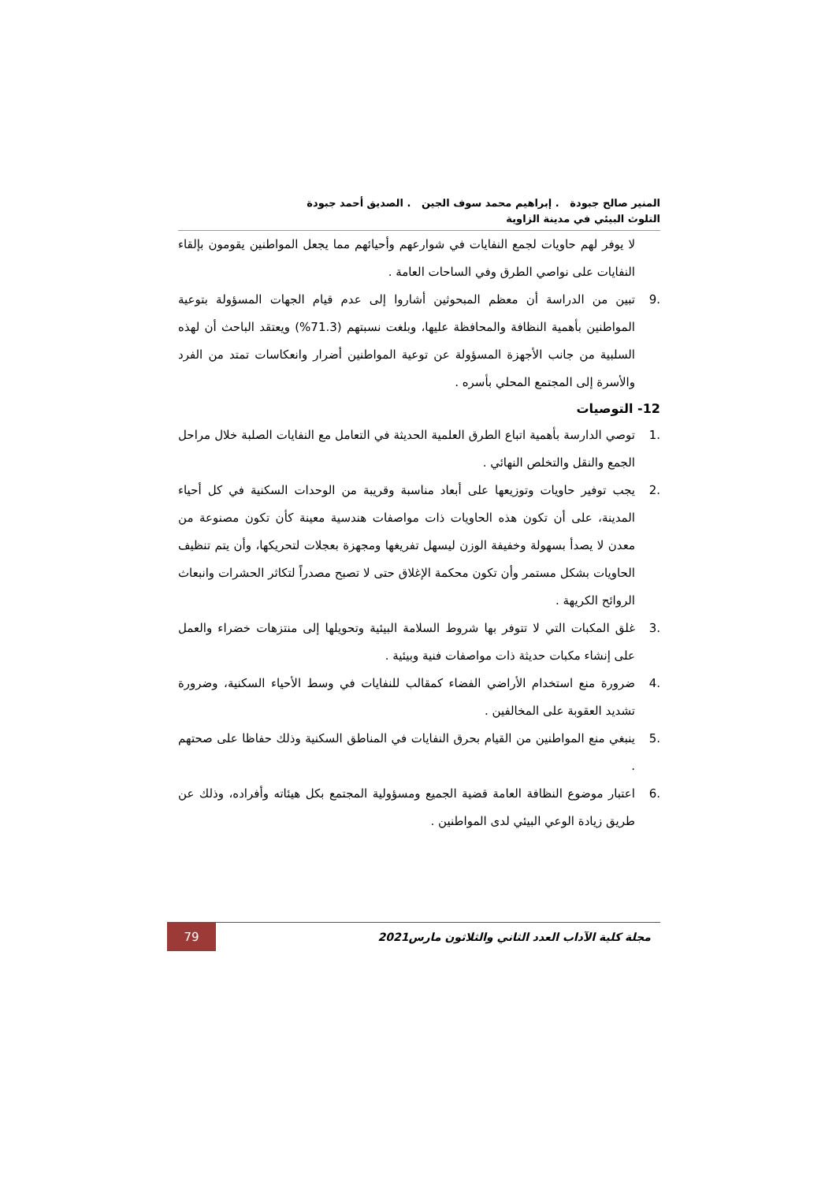المنير صالح جبودة . إبراهيم محمد سوف الجين . الصديق أحمد جبودة
التلوث البيئي في مدينة الزاوية
لا يوفر لهم حاويات لجمع النفايات في شوارعهم وأحيائهم مما يجعل المواطنين يقومون بإلقاء النفايات على نواصي الطرق وفي الساحات العامة .
.9 تبين من الدراسة أن معظم المبحوثين أشاروا إلى عدم قيام الجهات المسؤولة بتوعية المواطنين بأهمية النظافة والمحافظة عليها، وبلغت نسبتهم (71.3%) ويعتقد الباحث أن لهذه السلبية من جانب الأجهزة المسؤولة عن توعية المواطنين أضرار وانعكاسات تمتد من الفرد والأسرة إلى المجتمع المحلي بأسره .
12- التوصيات
.1 توصي الدارسة بأهمية اتباع الطرق العلمية الحديثة في التعامل مع النفايات الصلبة خلال مراحل الجمع والنقل والتخلص النهائي .
.2 يجب توفير حاويات وتوزيعها على أبعاد مناسبة وقريبة من الوحدات السكنية في كل أحياء المدينة، على أن تكون هذه الحاويات ذات مواصفات هندسية معينة كأن تكون مصنوعة من معدن لا يصدأ بسهولة وخفيفة الوزن ليسهل تفريغها ومجهزة بعجلات لتحريكها، وأن يتم تنظيف الحاويات بشكل مستمر وأن تكون محكمة الإغلاق حتى لا تصبح مصدراً لتكاثر الحشرات وانبعاث الروائح الكريهة .
.3 غلق المكبات التي لا تتوفر بها شروط السلامة البيئية وتحويلها إلى منتزهات خضراء والعمل على إنشاء مكبات حديثة ذات مواصفات فنية وبيئية .
.4 ضرورة منع استخدام الأراضي الفضاء كمقالب للنفايات في وسط الأحياء السكنية، وضرورة تشديد العقوبة على المخالفين .
.5 ينبغي منع المواطنين من القيام بحرق النفايات في المناطق السكنية وذلك حفاظا على صحتهم .
.6 اعتبار موضوع النظافة العامة قضية الجميع ومسؤولية المجتمع بكل هيئاته وأفراده، وذلك عن طريق زيادة الوعي البيئي لدى المواطنين .
مجلة كلية الآداب العدد الثاني والثلاثون مارس2021 79